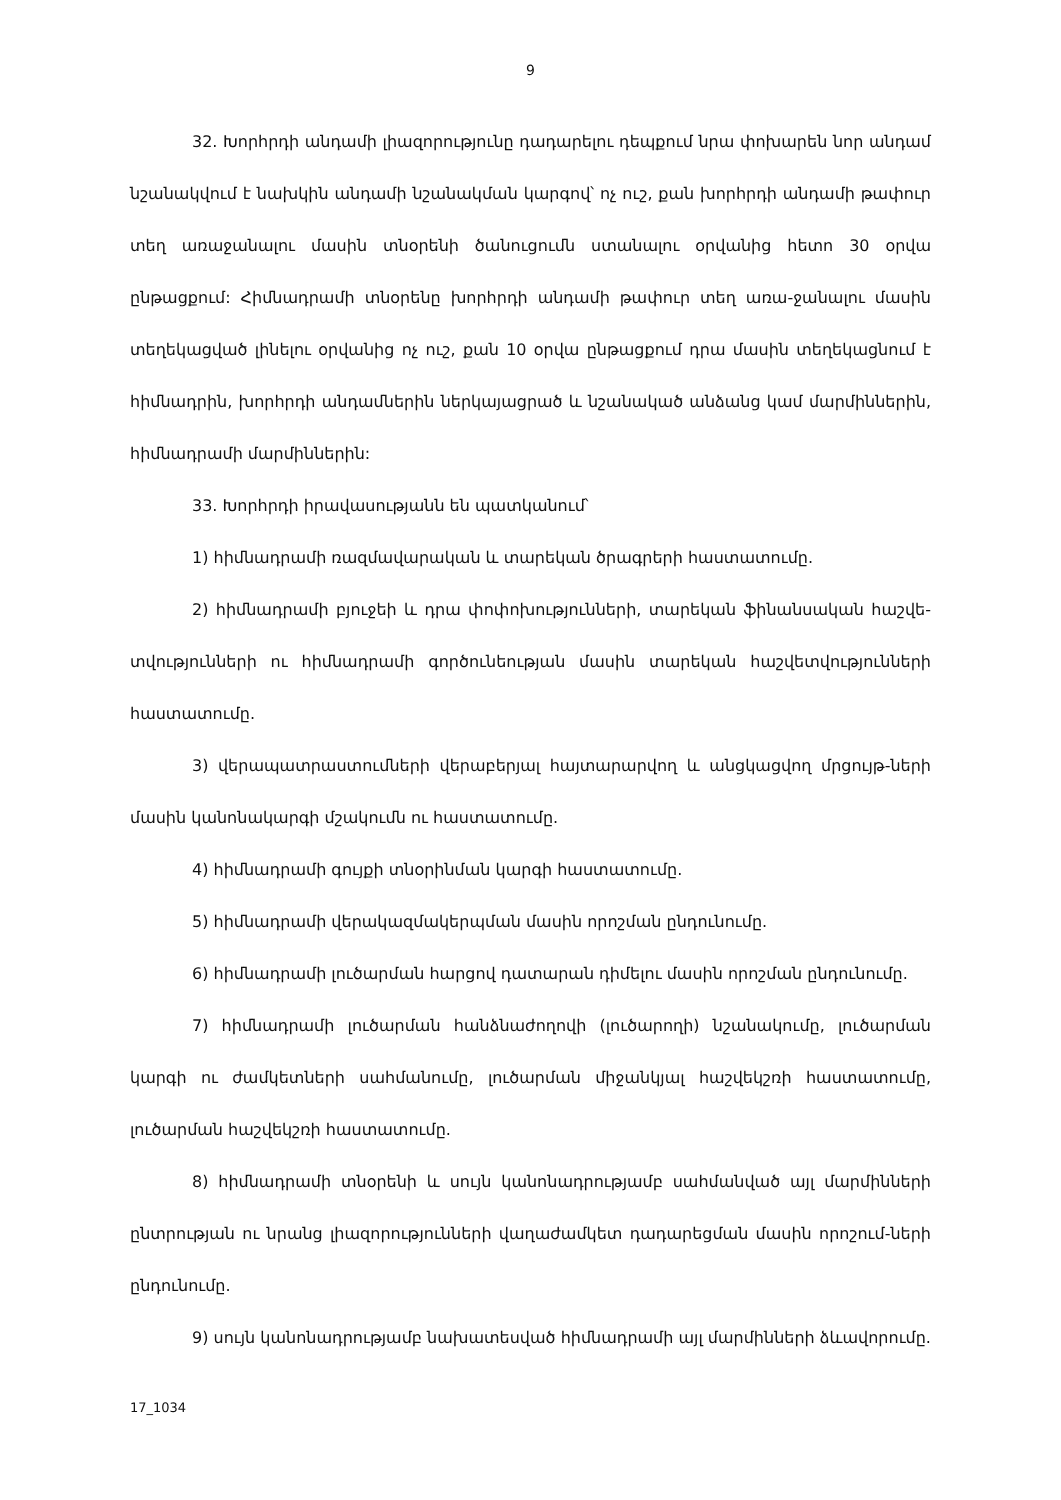9
32. Խորհրդի անդամի լիազորությունը դադարելու դեպքում նրա փոխարեն նոր անդամ նշանակվում է նախկին անդամի նշանակման կարգով՝ ոչ ուշ, քան խորհրդի անդամի թափուր տեղ առաջանալու մասին տնօրենի ծանուցումն ստանալու օրվանից հետո 30 օրվա ընթացքում: Հիմնադրամի տնօրենը խորհրդի անդամի թափուր տեղ առա-ջանալու մասին տեղեկացված լինելու օրվանից ոչ ուշ, քան 10 օրվա ընթացքում դրա մասին տեղեկացնում է հիմնադրին, խորհրդի անդամներին ներկայացրած և նշանակած անձանց կամ մարմիններին, հիմնադրամի մարմիններին:
33. Խորհրդի իրավասությանն են պատկանում՝
1) հիմնադրամի ռազմավարական և տարեկան ծրագրերի հաստատումը.
2) հիմնադրամի բյուջեի և դրա փոփոխությունների, տարեկան ֆինանսական հաշվե-տվությունների ու հիմնադրամի գործունեության մասին տարեկան հաշվետվությունների հաստատումը.
3) վերապատրաստումների վերաբերյալ հայտարարվող և անցկացվող մրցույթ-ների մասին կանոնակարգի մշակումն ու հաստատումը.
4) հիմնադրամի գույքի տնօրինման կարգի հաստատումը.
5) հիմնադրամի վերակազմակերպման մասին որոշման ընդունումը.
6) հիմնադրամի լուծարման հարցով դատարան դիմելու մասին որոշման ընդունումը.
7) հիմնադրամի լուծարման հանձնաժողովի (լուծարողի) նշանակումը, լուծարման կարգի ու ժամկետների սահմանումը, լուծարման միջանկյալ հաշվեկշռի հաստատումը, լուծարման հաշվեկշռի հաստատումը.
8) հիմնադրամի տնօրենի և սույն կանոնադրությամբ սահմանված այլ մարմինների ընտրության ու նրանց լիազորությունների վաղաժամկետ դադարեցման մասին որոշում-ների ընդունումը.
9) սույն կանոնադրությամբ նախատեսված հիմնադրամի այլ մարմինների ձևավորումը.
17_1034